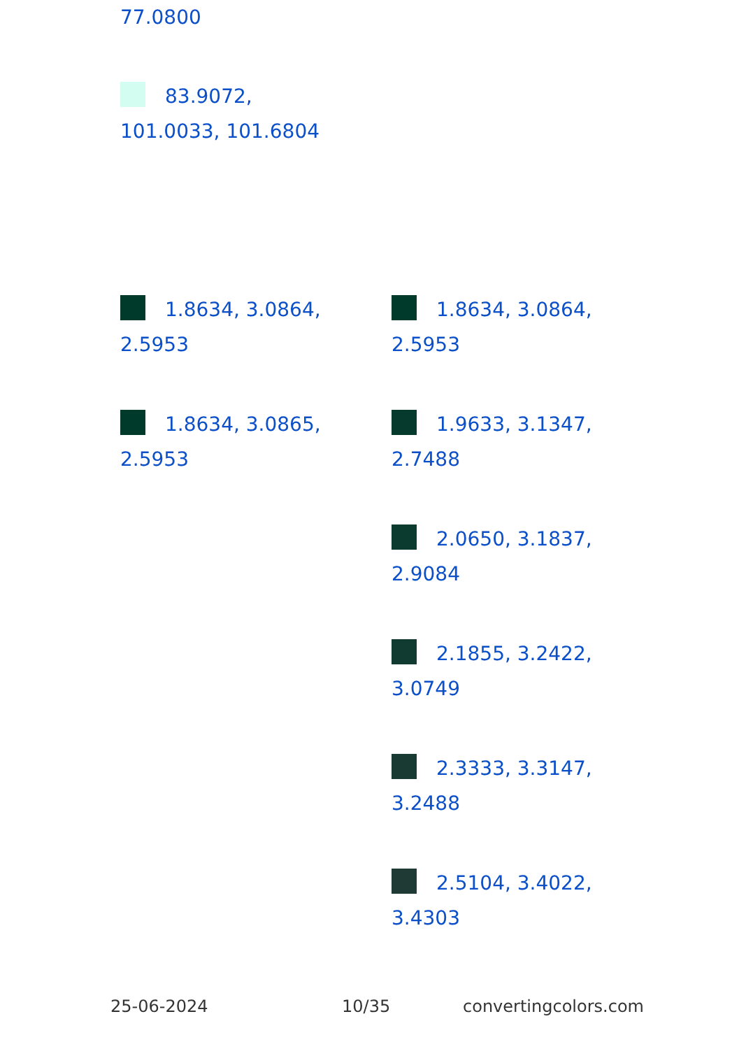77.0800
83.9072, 101.0033, 101.6804
1.8634, 3.0864, 2.5953
1.8634, 3.0864, 2.5953
1.8634, 3.0865, 2.5953
1.9633, 3.1347, 2.7488
2.0650, 3.1837, 2.9084
2.1855, 3.2422, 3.0749
2.3333, 3.3147, 3.2488
2.5104, 3.4022, 3.4303
25-06-2024 10/35 convertingcolors.com